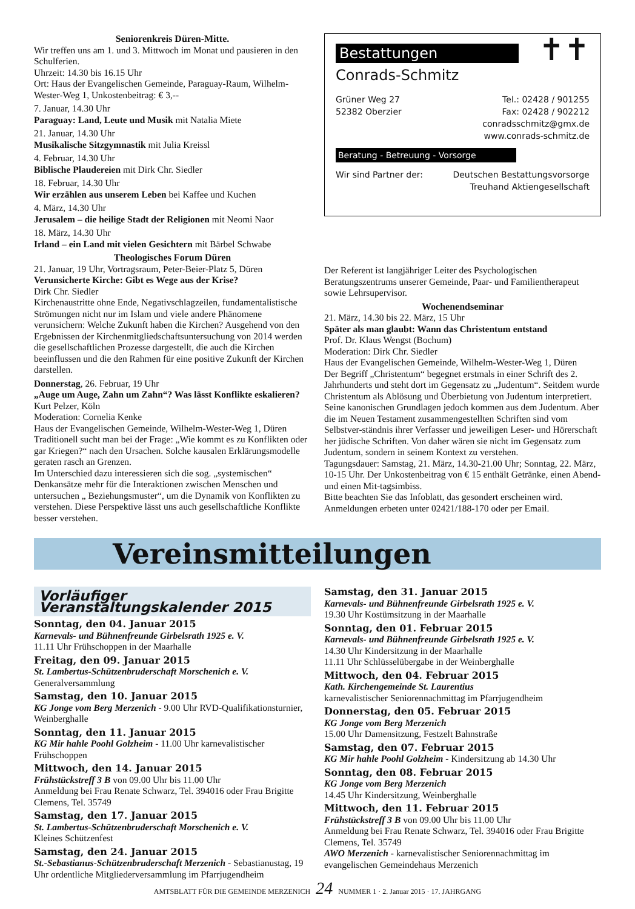Seniorenkreis Düren-Mitte.
Wir treffen uns am 1. und 3. Mittwoch im Monat und pausieren in den Schulferien.
Uhrzeit: 14.30 bis 16.15 Uhr
Ort: Haus der Evangelischen Gemeinde, Paraguay-Raum, Wilhelm-Wester-Weg 1, Unkostenbeitrag: € 3,--
7. Januar, 14.30 Uhr
Paraguay: Land, Leute und Musik mit Natalia Miete
21. Januar, 14.30 Uhr
Musikalische Sitzgymnastik mit Julia Kreissl
4. Februar, 14.30 Uhr
Biblische Plaudereien mit Dirk Chr. Siedler
18. Februar, 14.30 Uhr
Wir erzählen aus unserem Leben bei Kaffee und Kuchen
4. März, 14.30 Uhr
Jerusalem – die heilige Stadt der Religionen mit Neomi Naor
18. März, 14.30 Uhr
Irland – ein Land mit vielen Gesichtern mit Bärbel Schwabe
Theologisches Forum Düren
21. Januar, 19 Uhr, Vortragsraum, Peter-Beier-Platz 5, Düren
Verunsicherte Kirche: Gibt es Wege aus der Krise?
Dirk Chr. Siedler
Kirchenaustritte ohne Ende, Negativschlagzeilen, fundamentalistische Strömungen nicht nur im Islam und viele andere Phänomene verunsichern: Welche Zukunft haben die Kirchen? Ausgehend von den Ergebnissen der Kirchenmitgliedschaftsuntersuchung von 2014 werden die gesellschaftlichen Prozesse dargestellt, die auch die Kirchen beeinflussen und die den Rahmen für eine positive Zukunft der Kirchen darstellen.
Donnerstag, 26. Februar, 19 Uhr
„Auge um Auge, Zahn um Zahn“? Was lässt Konflikte eskalieren?
Kurt Pelzer, Köln
Moderation: Cornelia Kenke
Haus der Evangelischen Gemeinde, Wilhelm-Wester-Weg 1, Düren
Traditionell sucht man bei der Frage: „Wie kommt es zu Konflikten oder gar Kriegen?“ nach den Ursachen. Solche kausalen Erklärungsmodelle geraten rasch an Grenzen.
Im Unterschied dazu interessieren sich die sog. „systemischen“ Denkansätze mehr für die Interaktionen zwischen Menschen und untersuchen „ Beziehungsmuster“, um die Dynamik von Konflikten zu verstehen. Diese Perspektive lässt uns auch gesellschaftliche Konflikte besser verstehen.
Bestattungen
✝✝
Conrads-Schmitz
Grüner Weg 27
52382 Oberzier
Tel.: 02428 / 901255
Fax: 02428 / 902212
conradsschmitz@gmx.de
www.conrads-schmitz.de
Beratung - Betreuung - Vorsorge
Wir sind Partner der: Deutschen Bestattungsvorsorge
Treuhand Aktiengesellschaft
Der Referent ist langjähriger Leiter des Psychologischen Beratungszentrums unserer Gemeinde, Paar- und Familientherapeut sowie Lehrsupervisor.
Wochenendseminar
21. März, 14.30 bis 22. März, 15 Uhr
Später als man glaubt: Wann das Christentum entstand
Prof. Dr. Klaus Wengst (Bochum)
Moderation: Dirk Chr. Siedler
Haus der Evangelischen Gemeinde, Wilhelm-Wester-Weg 1, Düren
Der Begriff „Christentum“ begegnet erstmals in einer Schrift des 2. Jahrhunderts und steht dort im Gegensatz zu „Judentum“. Seitdem wurde Christentum als Ablösung und Überbietung von Judentum interpretiert. Seine kanonischen Grundlagen jedoch kommen aus dem Judentum. Aber die im Neuen Testament zusammengestellten Schriften sind vom Selbstver-ständnis ihrer Verfasser und jeweiligen Leser- und Hörerschaft her jüdische Schriften. Von daher wären sie nicht im Gegensatz zum Judentum, sondern in seinem Kontext zu verstehen.
Tagungsdauer: Samstag, 21. März, 14.30-21.00 Uhr; Sonntag, 22. März, 10-15 Uhr. Der Unkostenbeitrag von € 15 enthält Getränke, einen Abend- und einen Mit-tagsimbiss.
Bitte beachten Sie das Infoblatt, das gesondert erscheinen wird. Anmeldungen erbeten unter 02421/188-170 oder per Email.
Vereinsmitteilungen
Vorläufiger Veranstaltungskalender 2015
Sonntag, den 04. Januar 2015
Karnevals- und Bühnenfreunde Girbelsrath 1925 e. V.
11.11 Uhr Frühschoppen in der Maarhalle
Freitag, den 09. Januar 2015
St. Lambertus-Schützenbruderschaft Morschenich e. V.
Generalversammlung
Samstag, den 10. Januar 2015
KG Jonge vom Berg Merzenich - 9.00 Uhr RVD-Qualifikationsturnier, Weinberghalle
Sonntag, den 11. Januar 2015
KG Mir hahle Poohl Golzheim - 11.00 Uhr karnevalistischer Frühschoppen
Mittwoch, den 14. Januar 2015
Frühstückstreff 3 B von 09.00 Uhr bis 11.00 Uhr
Anmeldung bei Frau Renate Schwarz, Tel. 394016 oder Frau Brigitte Clemens, Tel. 35749
Samstag, den 17. Januar 2015
St. Lambertus-Schützenbruderschaft Morschenich e. V.
Kleines Schützenfest
Samstag, den 24. Januar 2015
St.-Sebastianus-Schützenbruderschaft Merzenich - Sebastianustag, 19 Uhr ordentliche Mitgliederversammlung im Pfarrjugendheim
Samstag, den 31. Januar 2015
Karnevals- und Bühnenfreunde Girbelsrath 1925 e. V.
19.30 Uhr Kostümsitzung in der Maarhalle
Sonntag, den 01. Februar 2015
Karnevals- und Bühnenfreunde Girbelsrath 1925 e. V.
14.30 Uhr Kindersitzung in der Maarhalle
11.11 Uhr Schlüsselübergabe in der Weinberghalle
Mittwoch, den 04. Februar 2015
Kath. Kirchengemeinde St. Laurentius
karnevalistischer Seniorennachmittag im Pfarrjugendheim
Donnerstag, den 05. Februar 2015
KG Jonge vom Berg Merzenich
15.00 Uhr Damensitzung, Festzelt Bahnstraße
Samstag, den 07. Februar 2015
KG Mir hahle Poohl Golzheim - Kindersitzung ab 14.30 Uhr
Sonntag, den 08. Februar 2015
KG Jonge vom Berg Merzenich
14.45 Uhr Kindersitzung, Weinberghalle
Mittwoch, den 11. Februar 2015
Frühstückstreff 3 B von 09.00 Uhr bis 11.00 Uhr
Anmeldung bei Frau Renate Schwarz, Tel. 394016 oder Frau Brigitte Clemens, Tel. 35749
AWO Merzenich - karnevalistischer Seniorennachmittag im evangelischen Gemeindehaus Merzenich
AMTSBLATT FÜR DIE GEMEINDE MERZENICH 24 NUMMER 1 · 2. Januar 2015 · 17. JAHRGANG